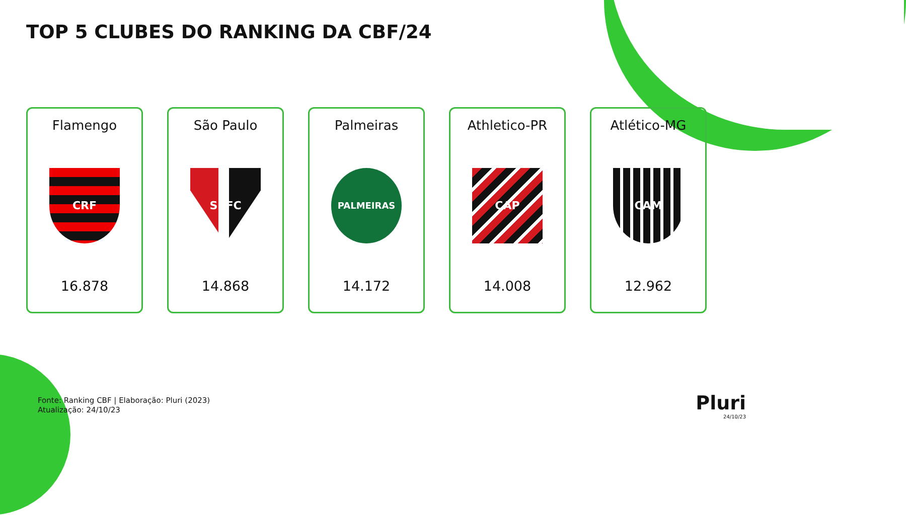TOP 5 CLUBES DO RANKING DA CBF/24
Flamengo
CRF
16.878
São Paulo
SPFC
14.868
Palmeiras
PALMEIRAS
14.172
Athletico-PR
CAP
14.008
Atlético-MG
CAM
12.962
Fonte: Ranking CBF | Elaboração: Pluri (2023)
Atualização: 24/10/23
Pluri
24/10/23